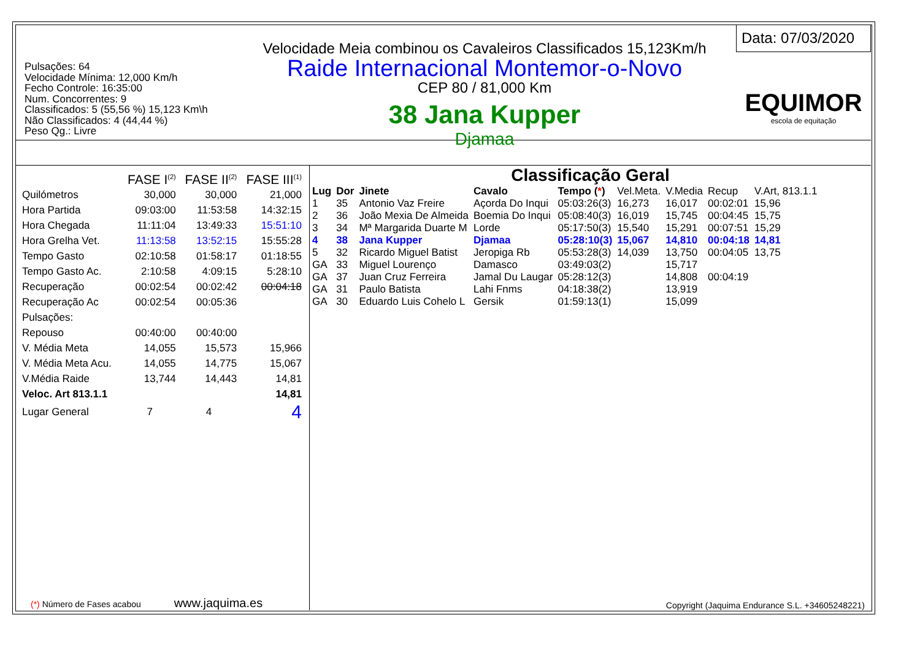Pulsações: 64
Velocidade Mínima: 12,000 Km/h
Fecho Controle: 16:35:00
Num. Concorrentes: 9
Classificados: 5 (55,56 %) 15,123 Km\h
Não Classificados: 4 (44,44 %)
Peso Qg.: Livre
Velocidade Meia combinou os Cavaleiros Classificados 15,123Km/h
Raide Internacional Montemor-o-Novo
CEP 80 / 81,000 Km
38 Jana Kupper
Djamaa
Data: 07/03/2020
EQUIMOR
escola de equitação
| | FASE I<sup>(2)</sup> | FASE II<sup>(2)</sup> | FASE III<sup>(1)</sup> |
| --- | --- | --- | --- |
| Quilómetros | 30,000 | 30,000 | 21,000 |
| Hora Partida | 09:03:00 | 11:53:58 | 14:32:15 |
| Hora Chegada | 11:11:04 | 13:49:33 | 15:51:10 |
| Hora Grelha Vet. | 11:13:58 | 13:52:15 | 15:55:28 |
| Tempo Gasto | 02:10:58 | 01:58:17 | 01:18:55 |
| Tempo Gasto Ac. | 2:10:58 | 4:09:15 | 5:28:10 |
| Recuperação | 00:02:54 | 00:02:42 | 00:04:18 |
| Recuperação Ac | 00:02:54 | 00:05:36 | |
| Pulsações: | | | |
| Repouso | 00:40:00 | 00:40:00 | |
| V. Média Meta | 14,055 | 15,573 | 15,966 |
| V. Média Meta Acu. | 14,055 | 14,775 | 15,067 |
| V.Média Raide | 13,744 | 14,443 | 14,81 |
| Veloc. Art 813.1.1 | | | 14,81 |
| Lugar General | 7 | 4 | 4 |
(*) Número de Fases acabou www.jaquima.es
Classificação Geral
| Lug | Dor | Jinete | Cavalo | Tempo ( * ) | Vel.Meta. | V.Media | Recup | V.Art, 813.1.1 |
| --- | --- | --- | --- | --- | --- | --- | --- | --- |
| 1 | 35 | Antonio Vaz Freire | Açorda Do Inqui | 05:03:26(3) | 16,273 | 16,017 | 00:02:01 | 15,96 |
| 2 | 36 | João Mexia De Almeida | Boemia Do Inqui | 05:08:40(3) | 16,019 | 15,745 | 00:04:45 | 15,75 |
| 3 | 34 | Mª Margarida Duarte M | Lorde | 05:17:50(3) | 15,540 | 15,291 | 00:07:51 | 15,29 |
| 4 | 38 | Jana Kupper | Djamaa | 05:28:10(3) | 15,067 | 14,810 | 00:04:18 | 14,81 |
| 5 | 32 | Ricardo Miguel Batist | Jeropiga Rb | 05:53:28(3) | 14,039 | 13,750 | 00:04:05 | 13,75 |
| GA | 33 | Miguel Lourenço | Damasco | 03:49:03(2) | | 15,717 | | |
| GA | 37 | Juan Cruz Ferreira | Jamal Du Laugar | 05:28:12(3) | | 14,808 | 00:04:19 | |
| GA | 31 | Paulo Batista | Lahi Fnms | 04:18:38(2) | | 13,919 | | |
| GA | 30 | Eduardo Luis Cohelo L | Gersik | 01:59:13(1) | | 15,099 | | |
Copyright (Jaquima Endurance S.L. +34605248221)